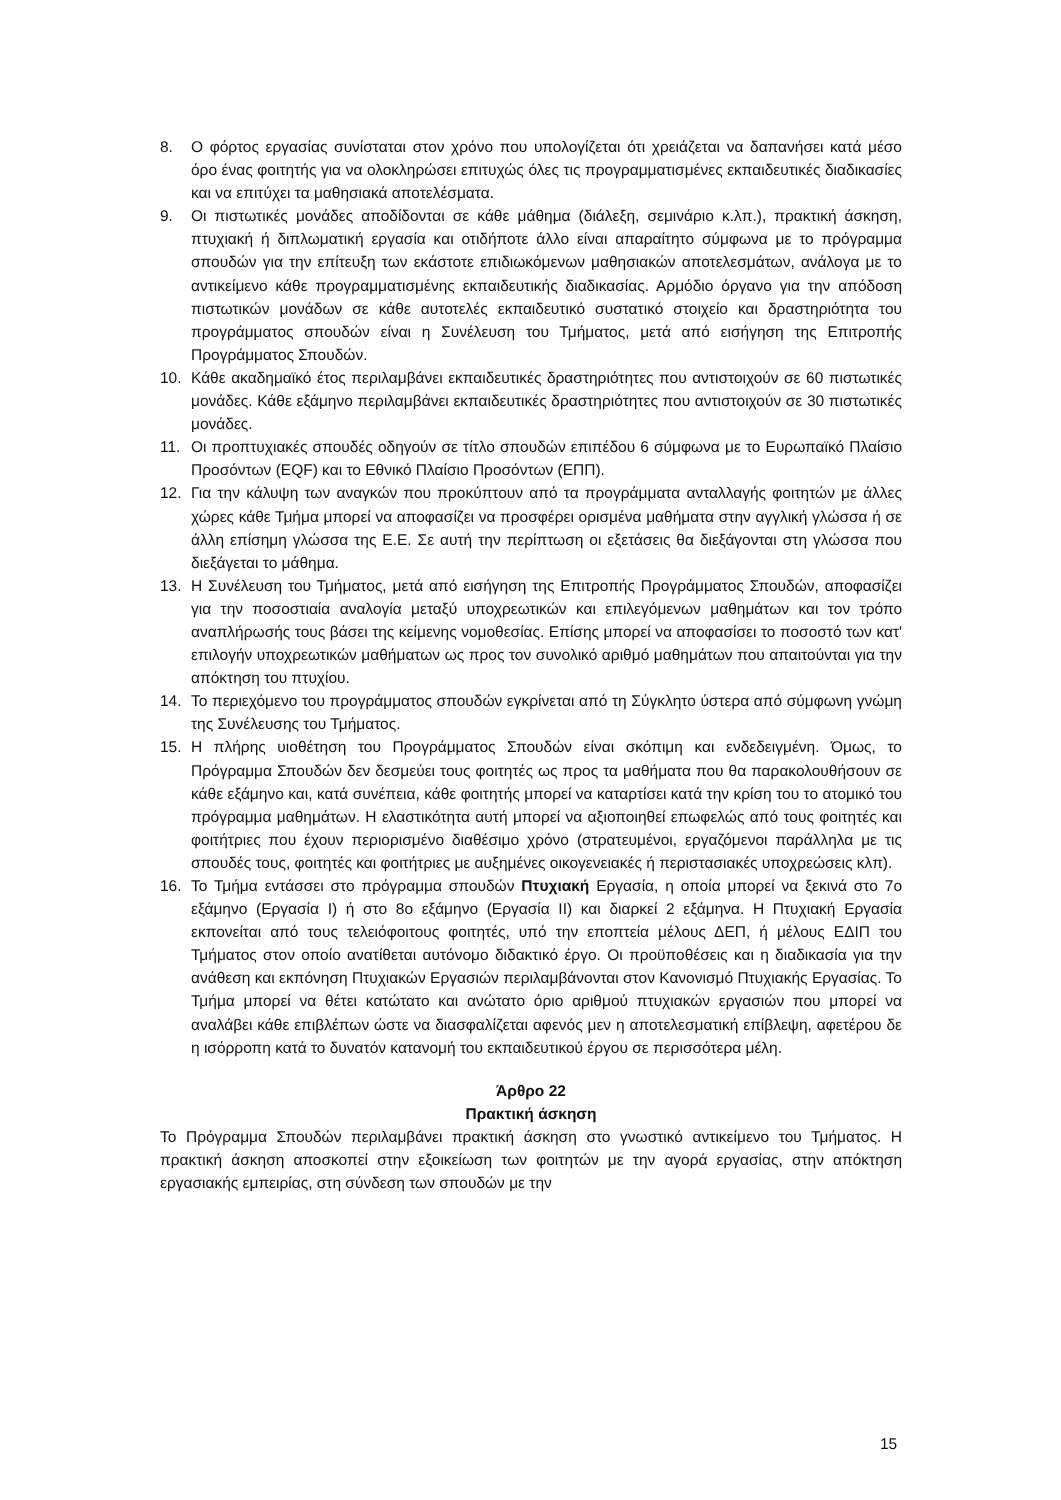8. Ο φόρτος εργασίας συνίσταται στον χρόνο που υπολογίζεται ότι χρειάζεται να δαπανήσει κατά μέσο όρο ένας φοιτητής για να ολοκληρώσει επιτυχώς όλες τις προγραμματισμένες εκπαιδευτικές διαδικασίες και να επιτύχει τα μαθησιακά αποτελέσματα.
9. Οι πιστωτικές μονάδες αποδίδονται σε κάθε μάθημα (διάλεξη, σεμινάριο κ.λπ.), πρακτική άσκηση, πτυχιακή ή διπλωματική εργασία και οτιδήποτε άλλο είναι απαραίτητο σύμφωνα με το πρόγραμμα σπουδών για την επίτευξη των εκάστοτε επιδιωκόμενων μαθησιακών αποτελεσμάτων, ανάλογα με το αντικείμενο κάθε προγραμματισμένης εκπαιδευτικής διαδικασίας. Αρμόδιο όργανο για την απόδοση πιστωτικών μονάδων σε κάθε αυτοτελές εκπαιδευτικό συστατικό στοιχείο και δραστηριότητα του προγράμματος σπουδών είναι η Συνέλευση του Τμήματος, μετά από εισήγηση της Επιτροπής Προγράμματος Σπουδών.
10. Κάθε ακαδημαϊκό έτος περιλαμβάνει εκπαιδευτικές δραστηριότητες που αντιστοιχούν σε 60 πιστωτικές μονάδες. Κάθε εξάμηνο περιλαμβάνει εκπαιδευτικές δραστηριότητες που αντιστοιχούν σε 30 πιστωτικές μονάδες.
11. Οι προπτυχιακές σπουδές οδηγούν σε τίτλο σπουδών επιπέδου 6 σύμφωνα με το Ευρωπαϊκό Πλαίσιο Προσόντων (EQF) και το Εθνικό Πλαίσιο Προσόντων (ΕΠΠ).
12. Για την κάλυψη των αναγκών που προκύπτουν από τα προγράμματα ανταλλαγής φοιτητών με άλλες χώρες κάθε Τμήμα μπορεί να αποφασίζει να προσφέρει ορισμένα μαθήματα στην αγγλική γλώσσα ή σε άλλη επίσημη γλώσσα της Ε.Ε. Σε αυτή την περίπτωση οι εξετάσεις θα διεξάγονται στη γλώσσα που διεξάγεται το μάθημα.
13. Η Συνέλευση του Τμήματος, μετά από εισήγηση της Επιτροπής Προγράμματος Σπουδών, αποφασίζει για την ποσοστιαία αναλογία μεταξύ υποχρεωτικών και επιλεγόμενων μαθημάτων και τον τρόπο αναπλήρωσής τους βάσει της κείμενης νομοθεσίας. Επίσης μπορεί να αποφασίσει το ποσοστό των κατ' επιλογήν υποχρεωτικών μαθήματων ως προς τον συνολικό αριθμό μαθημάτων που απαιτούνται για την απόκτηση του πτυχίου.
14. Το περιεχόμενο του προγράμματος σπουδών εγκρίνεται από τη Σύγκλητο ύστερα από σύμφωνη γνώμη της Συνέλευσης του Τμήματος.
15. Η πλήρης υιοθέτηση του Προγράμματος Σπουδών είναι σκόπιμη και ενδεδειγμένη. Όμως, το Πρόγραμμα Σπουδών δεν δεσμεύει τους φοιτητές ως προς τα μαθήματα που θα παρακολουθήσουν σε κάθε εξάμηνο και, κατά συνέπεια, κάθε φοιτητής μπορεί να καταρτίσει κατά την κρίση του το ατομικό του πρόγραμμα μαθημάτων. Η ελαστικότητα αυτή μπορεί να αξιοποιηθεί επωφελώς από τους φοιτητές και φοιτήτριες που έχουν περιορισμένο διαθέσιμο χρόνο (στρατευμένοι, εργαζόμενοι παράλληλα με τις σπουδές τους, φοιτητές και φοιτήτριες με αυξημένες οικογενειακές ή περιστασιακές υποχρεώσεις κλπ).
16. Το Τμήμα εντάσσει στο πρόγραμμα σπουδών Πτυχιακή Εργασία, η οποία μπορεί να ξεκινά στο 7ο εξάμηνο (Εργασία Ι) ή στο 8ο εξάμηνο (Εργασία ΙΙ) και διαρκεί 2 εξάμηνα. Η Πτυχιακή Εργασία εκπονείται από τους τελειόφοιτους φοιτητές, υπό την εποπτεία μέλους ΔΕΠ, ή μέλους ΕΔΙΠ του Τμήματος στον οποίο ανατίθεται αυτόνομο διδακτικό έργο. Οι προϋποθέσεις και η διαδικασία για την ανάθεση και εκπόνηση Πτυχιακών Εργασιών περιλαμβάνονται στον Κανονισμό Πτυχιακής Εργασίας. Το Τμήμα μπορεί να θέτει κατώτατο και ανώτατο όριο αριθμού πτυχιακών εργασιών που μπορεί να αναλάβει κάθε επιβλέπων ώστε να διασφαλίζεται αφενός μεν η αποτελεσματική επίβλεψη, αφετέρου δε η ισόρροπη κατά το δυνατόν κατανομή του εκπαιδευτικού έργου σε περισσότερα μέλη.
Άρθρο 22
Πρακτική άσκηση
Το Πρόγραμμα Σπουδών περιλαμβάνει πρακτική άσκηση στο γνωστικό αντικείμενο του Τμήματος. Η πρακτική άσκηση αποσκοπεί στην εξοικείωση των φοιτητών με την αγορά εργασίας, στην απόκτηση εργασιακής εμπειρίας, στη σύνδεση των σπουδών με την
15